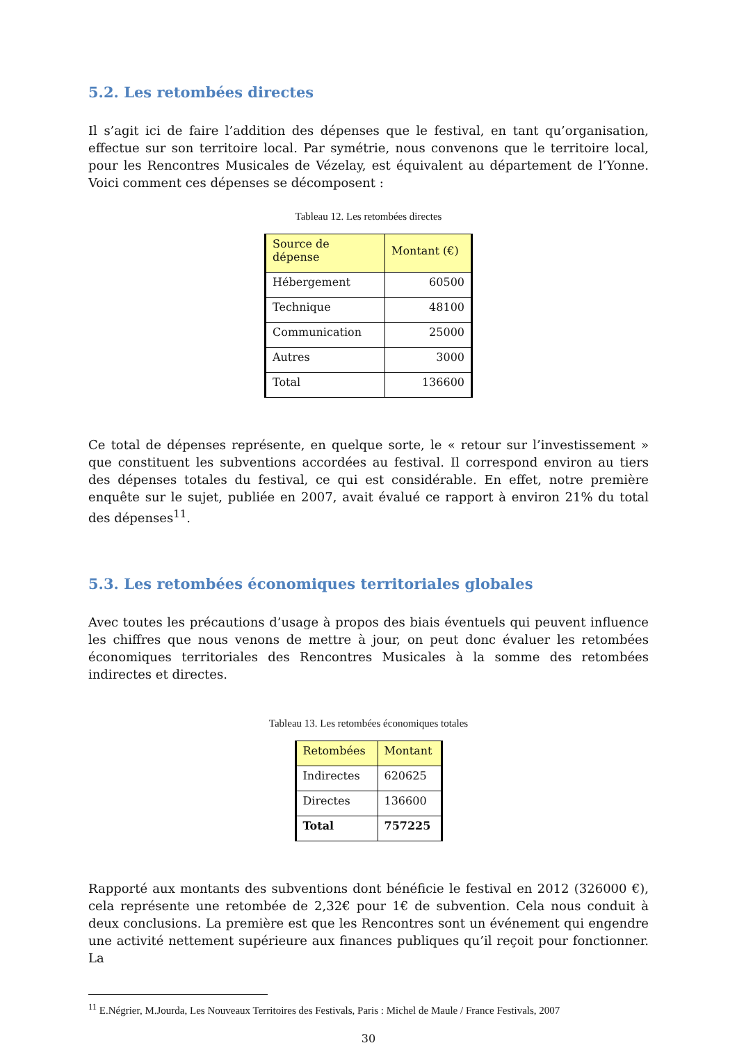5.2. Les retombées directes
Il s’agit ici de faire l’addition des dépenses que le festival, en tant qu’organisation, effectue sur son territoire local. Par symétrie, nous convenons que le territoire local, pour les Rencontres Musicales de Vézelay, est équivalent au département de l’Yonne. Voici comment ces dépenses se décomposent :
Tableau 12. Les retombées directes
| Source de dépense | Montant (€) |
| --- | --- |
| Hébergement | 60500 |
| Technique | 48100 |
| Communication | 25000 |
| Autres | 3000 |
| Total | 136600 |
Ce total de dépenses représente, en quelque sorte, le « retour sur l’investissement » que constituent les subventions accordées au festival. Il correspond environ au tiers des dépenses totales du festival, ce qui est considérable. En effet, notre première enquête sur le sujet, publiée en 2007, avait évalué ce rapport à environ 21% du total des dépenses<sup>11</sup>.
5.3. Les retombées économiques territoriales globales
Avec toutes les précautions d’usage à propos des biais éventuels qui peuvent influence les chiffres que nous venons de mettre à jour, on peut donc évaluer les retombées économiques territoriales des Rencontres Musicales à la somme des retombées indirectes et directes.
Tableau 13. Les retombées économiques totales
| Retombées | Montant |
| --- | --- |
| Indirectes | 620625 |
| Directes | 136600 |
| Total | 757225 |
Rapporté aux montants des subventions dont bénéficie le festival en 2012 (326000 €), cela représente une retombée de 2,32€ pour 1€ de subvention. Cela nous conduit à deux conclusions. La première est que les Rencontres sont un événement qui engendre une activité nettement supérieure aux finances publiques qu’il reçoit pour fonctionner. La
<sup>11</sup> E.Négrier, M.Jourda, Les Nouveaux Territoires des Festivals, Paris : Michel de Maule / France Festivals, 2007
30